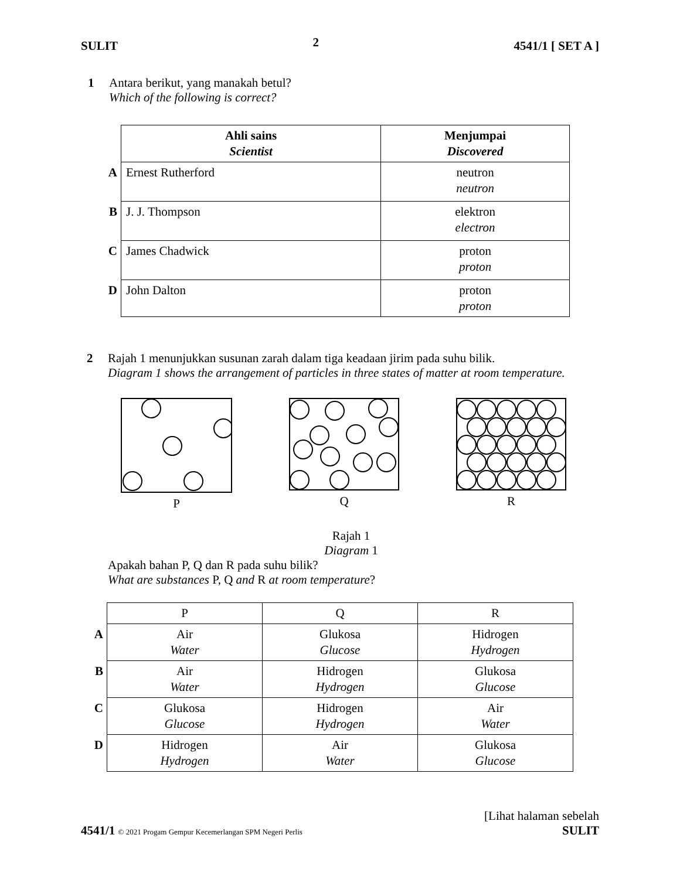SULIT 2 4541/1 [ SET A ]
1 Antara berikut, yang manakah betul?
Which of the following is correct?
| | Ahli sains Scientist | Menjumpai Discovered |
| A | Ernest Rutherford | neutron neutron |
| B | J. J. Thompson | elektron electron |
| C | James Chadwick | proton proton |
| D | John Dalton | proton proton |
2 Rajah 1 menunjukkan susunan zarah dalam tiga keadaan jirim pada suhu bilik.
Diagram 1 shows the arrangement of particles in three states of matter at room temperature.
P Q R
Rajah 1
Diagram 1
Apakah bahan P, Q dan R pada suhu bilik?
What are substances P, Q and R at room temperature?
| | P | Q | R |
| A | Air Water | Glukosa Glucose | Hidrogen Hydrogen |
| B | Air Water | Hidrogen Hydrogen | Glukosa Glucose |
| C | Glukosa Glucose | Hidrogen Hydrogen | Air Water |
| D | Hidrogen Hydrogen | Air Water | Glukosa Glucose |
[Lihat halaman sebelah
4541/1 © 2021 Progam Gempur Kecemerlangan SPM Negeri Perlis SULIT